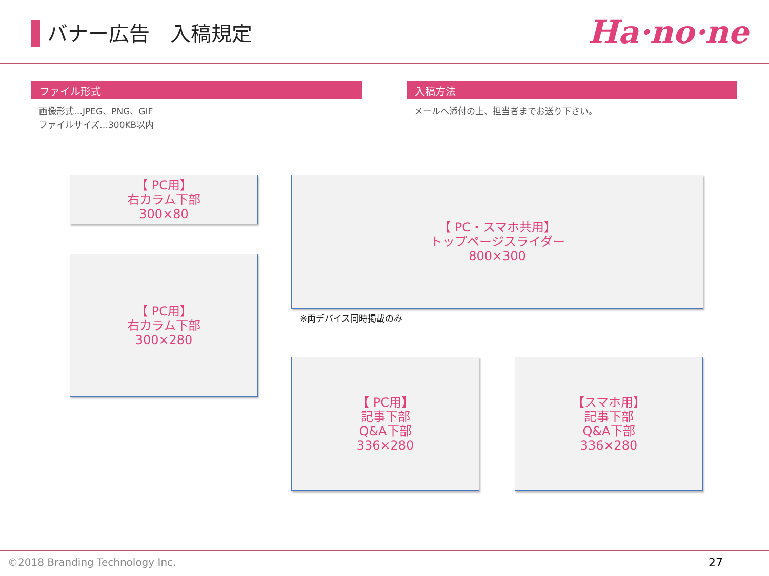バナー広告　入稿規定
Ha·no·ne
ファイル形式
画像形式…JPEG、PNG、GIF
ファイルサイズ…300KB以内
入稿方法
メールへ添付の上、担当者までお送り下さい。
【 PC用】
右カラム下部
300×80
【 PC・スマホ共用】
トップページスライダー
800×300
※両デバイス同時掲載のみ
【 PC用】
右カラム下部
300×280
【 PC用】
記事下部
Q&A下部
336×280
【スマホ用】
記事下部
Q&A下部
336×280
©2018 Branding Technology Inc. 27